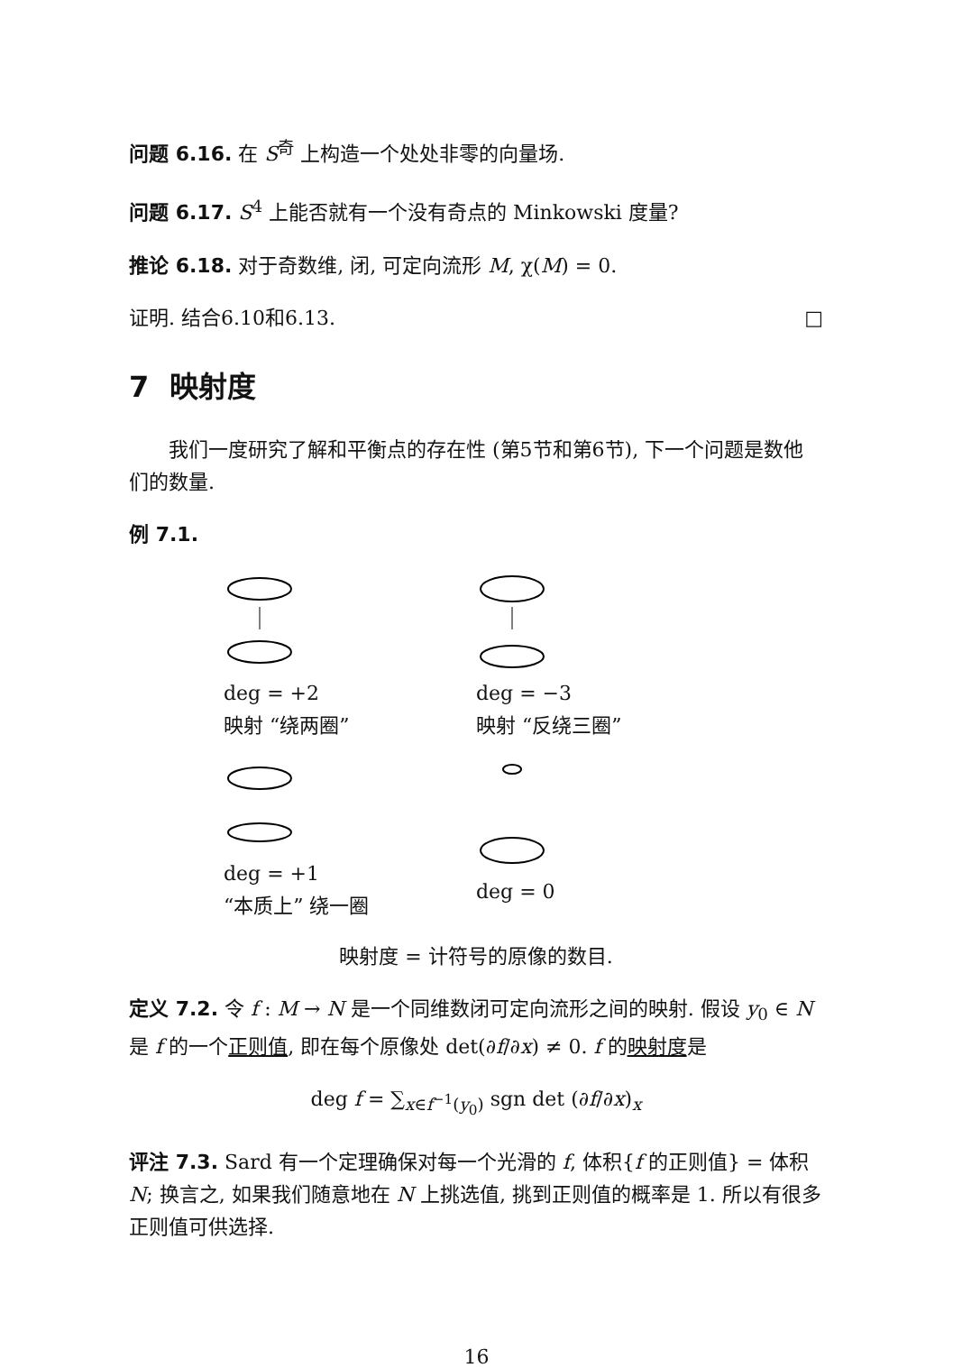问题 6.16. 在 S<sup>奇</sup> 上构造一个处处非零的向量场.
问题 6.17. S<sup>4</sup> 上能否就有一个没有奇点的 Minkowski 度量?
推论 6.18. 对于奇数维, 闭, 可定向流形 M, χ(M) = 0.
证明. 结合6.10和6.13. □
7 映射度
我们一度研究了解和平衡点的存在性 (第5节和第6节), 下一个问题是数他们的数量.
例 7.1.
deg = +2
映射 “绕两圈”
deg = −3
映射 “反绕三圈”
deg = +1
“本质上” 绕一圈
deg = 0
映射度 = 计符号的原像的数目.
定义 7.2. 令 f : M → N 是一个同维数闭可定向流形之间的映射. 假设 y<sub>0</sub> ∈ N 是 f 的一个正则值, 即在每个原像处 det(∂f/∂x) ≠ 0. f 的映射度是
deg f = ∑<sub>x∈f<sup>−1</sup>(y<sub>0</sub>)</sub> sgn det (∂f/∂x)<sub>x</sub>
评注 7.3. Sard 有一个定理确保对每一个光滑的 f, 体积{f 的正则值} = 体积N; 换言之, 如果我们随意地在 N 上挑选值, 挑到正则值的概率是 1. 所以有很多正则值可供选择.
16